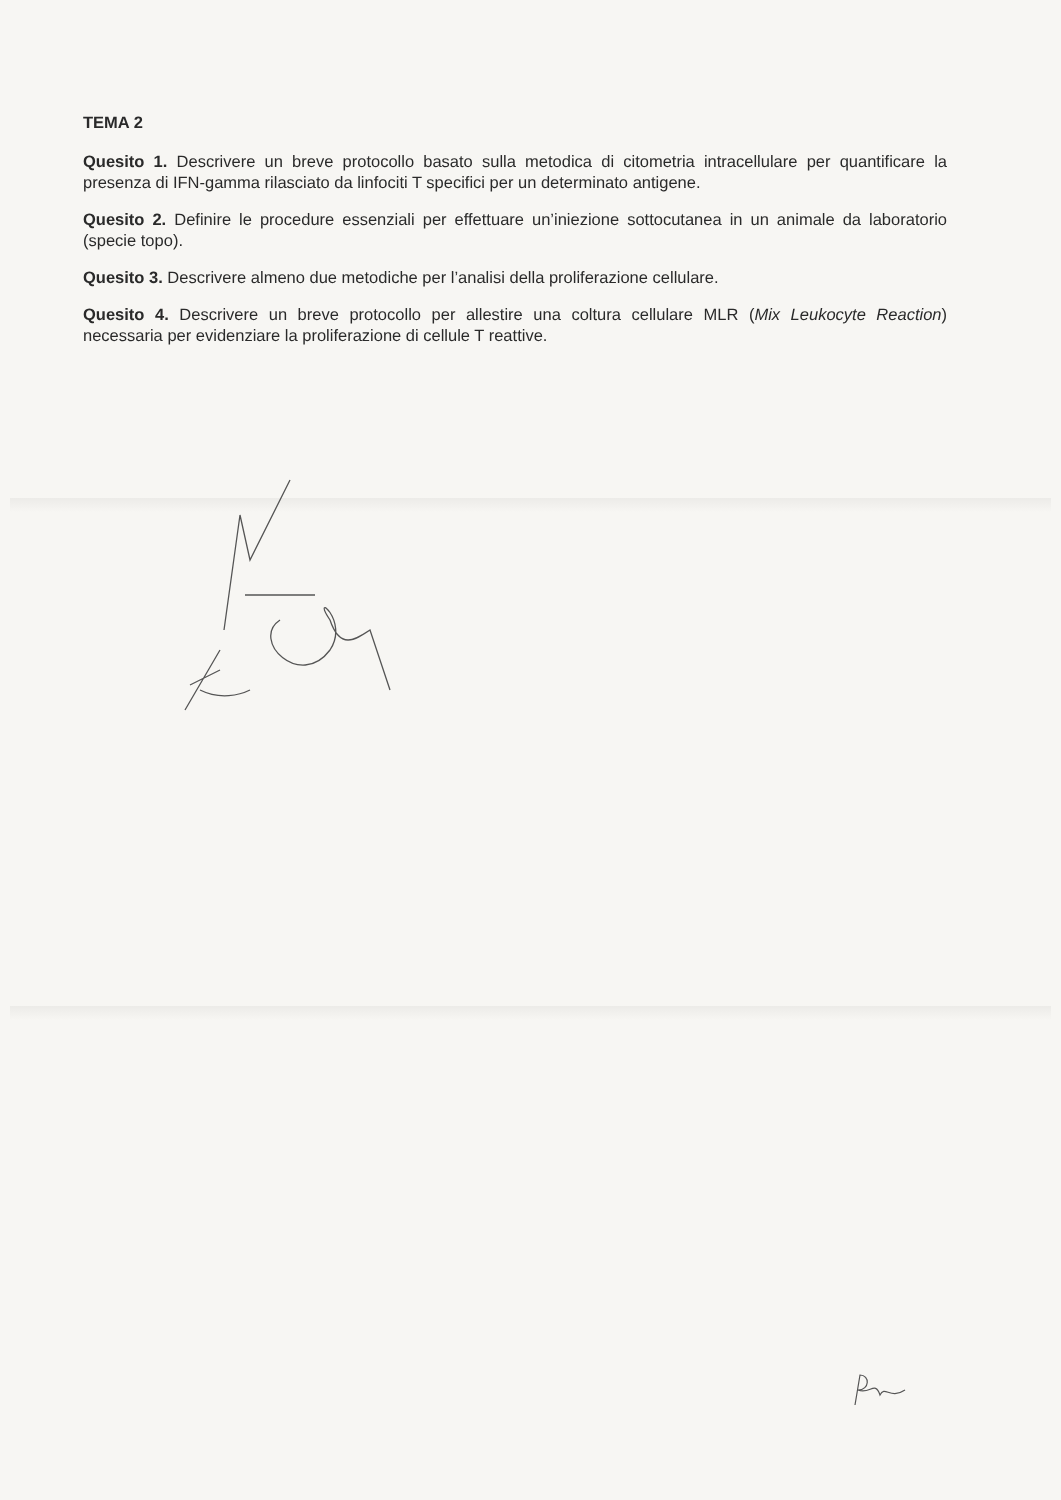TEMA 2
Quesito 1. Descrivere un breve protocollo basato sulla metodica di citometria intracellulare per quantificare la presenza di IFN-gamma rilasciato da linfociti T specifici per un determinato antigene.
Quesito 2. Definire le procedure essenziali per effettuare un’iniezione sottocutanea in un animale da laboratorio (specie topo).
Quesito 3. Descrivere almeno due metodiche per l’analisi della proliferazione cellulare.
Quesito 4. Descrivere un breve protocollo per allestire una coltura cellulare MLR (Mix Leukocyte Reaction) necessaria per evidenziare la proliferazione di cellule T reattive.